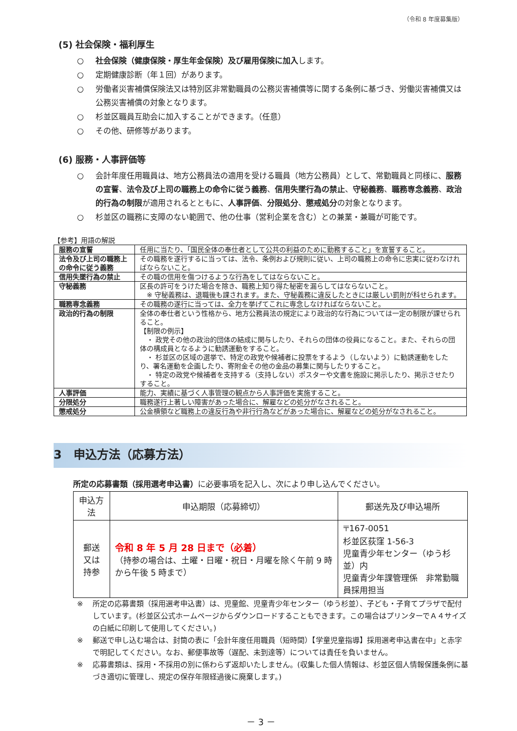（令和 8 年度募集版）
(5) 社会保険・福利厚生
○ 社会保険（健康保険・厚生年金保険）及び雇用保険に加入します。
○ 定期健康診断（年１回）があります。
○ 労働者災害補償保険法又は特別区非常勤職員の公務災害補償等に関する条例に基づき、労働災害補償又は公務災害補償の対象となります。
○ 杉並区職員互助会に加入することができます。（任意）
○ その他、研修等があります。
(6) 服務・人事評価等
○ 会計年度任用職員は、地方公務員法の適用を受ける職員（地方公務員）として、常勤職員と同様に、服務の宣誓、法令及び上司の職務上の命令に従う義務、信用失墜行為の禁止、守秘義務、職務専念義務、政治的行為の制限が適用されるとともに、人事評価、分限処分、懲戒処分の対象となります。
○ 杉並区の職務に支障のない範囲で、他の仕事（営利企業を含む）との兼業・兼職が可能です。
【参考】用語の解説
| 服務の宣誓 | 任用に当たり、「国民全体の奉仕者として公共の利益のために勤務すること」を宣誓すること。 |
| 法令及び上司の職務上の命令に従う義務 | その職務を遂行するに当っては、法令、条例および規則に従い、上司の職務上の命令に忠実に従わなければならないこと。 |
| 信用失墜行為の禁止 | その職の信用を傷つけるような行為をしてはならないこと。 |
| 守秘義務 | 区長の許可をうけた場合を除き、職務上知り得た秘密を漏らしてはならないこと。 ※ 守秘義務は、退職後も課されます。また、守秘義務に違反したときには厳しい罰則が科せられます。 |
| 職務専念義務 | その職務の遂行に当っては、全力を挙げてこれに専念しなければならないこと。 |
| 政治的行為の制限 | 全体の奉仕者という性格から、地方公務員法の規定により政治的な行為については一定の制限が課せられること。 【制限の例示】 ・ 政党その他の政治的団体の結成に関与したり、それらの団体の役員になること。また、それらの団体の構成員となるように勧誘運動をすること。 ・ 杉並区の区域の選挙で、特定の政党や候補者に投票をするよう（しないよう）に勧誘運動をしたり、署名運動を企画したり、寄附金その他の金品の募集に関与したりすること。 ・ 特定の政党や候補者を支持する（支持しない）ポスターや文書を施設に掲示したり、掲示させたりすること。 |
| 人事評価 | 能力、実績に基づく人事管理の観点から人事評価を実施すること。 |
| 分限処分 | 職務遂行上著しい障害があった場合に、解雇などの処分がなされること。 |
| 懲戒処分 | 公金横領など職務上の違反行為や非行行為などがあった場合に、解雇などの処分がなされること。 |
3　申込方法（応募方法）
所定の応募書類（採用選考申込書）に必要事項を記入し、次により申し込んでください。
| 申込方法 | 申込期限（応募締切） | 郵送先及び申込場所 |
| --- | --- | --- |
| 郵送 又は 持参 | 令和 8 年 5 月 28 日まで（必着） （持参の場合は、土曜・日曜・祝日・月曜を除く午前 9 時から午後 5 時まで） | 〒167-0051 杉並区荻窪 1-56-3 児童青少年センター（ゆう杉並）内 児童青少年課管理係 非常勤職員採用担当 |
※ 所定の応募書類（採用選考申込書）は、児童館、児童青少年センター（ゆう杉並）、子ども・子育てプラザで配付しています。(杉並区公式ホームページからダウンロードすることもできます。この場合はプリンターでＡ４サイズの白紙に印刷して使用してください。)
※ 郵送で申し込む場合は、封筒の表に「会計年度任用職員（短時間）【学童児童指導】採用選考申込書在中」と赤字で明記してください。なお、郵便事故等（遅配、未到達等）については責任を負いません。
※ 応募書類は、採用・不採用の別に係わらず返却いたしません。(収集した個人情報は、杉並区個人情報保護条例に基づき適切に管理し、規定の保存年限経過後に廃棄します。)
－ 3 －